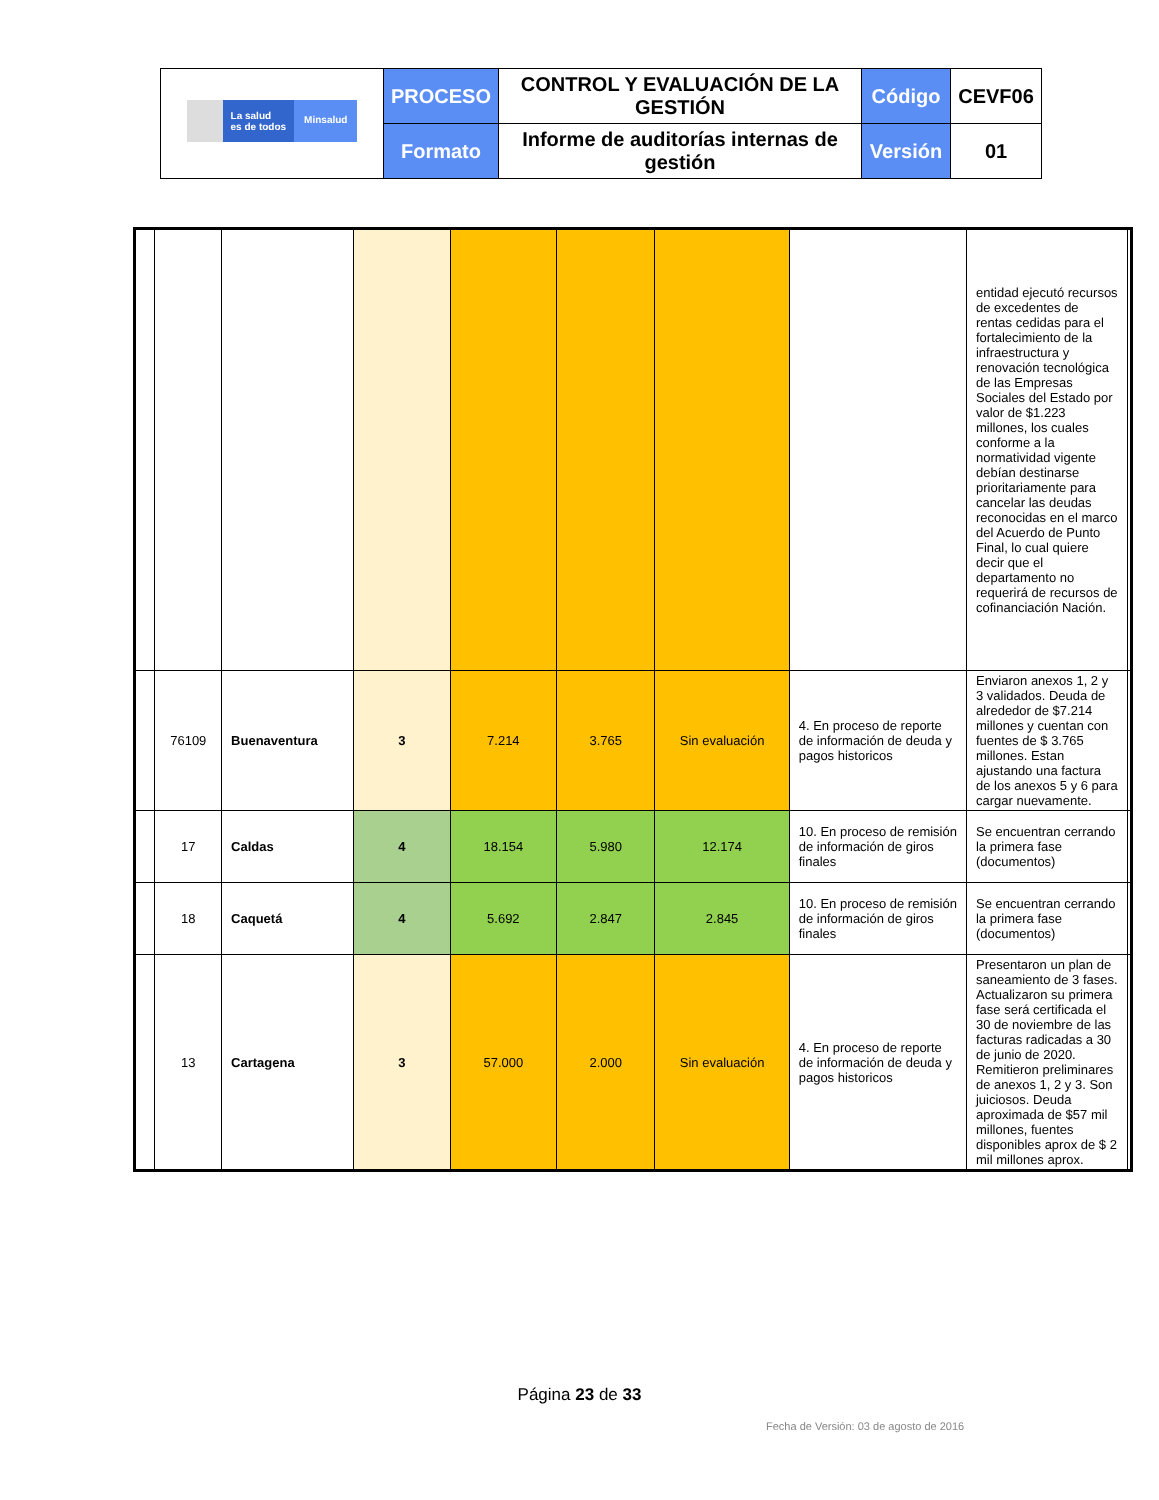| La salud es de todos Minsalud | PROCESO | CONTROL Y EVALUACIÓN DE LA GESTIÓN | Código | CEVF06 |
| | Formato | Informe de auditorías internas de gestión | Versión | 01 |
| | | | | | | | | entidad ejecutó recursos de excedentes de rentas cedidas para el fortalecimiento de la infraestructura y renovación tecnológica de las Empresas Sociales del Estado por valor de $1.223 millones, los cuales conforme a la normatividad vigente debían destinarse prioritariamente para cancelar las deudas reconocidas en el marco del Acuerdo de Punto Final, lo cual quiere decir que el departamento no requerirá de recursos de cofinanciación Nación. | |
| | 76109 | Buenaventura | 3 | 7.214 | 3.765 | Sin evaluación | 4. En proceso de reporte de información de deuda y pagos historicos | Enviaron anexos 1, 2 y 3 validados. Deuda de alrededor de $7.214 millones y cuentan con fuentes de $ 3.765 millones. Estan ajustando una factura de los anexos 5 y 6 para cargar nuevamente. | |
| | 17 | Caldas | 4 | 18.154 | 5.980 | 12.174 | 10. En proceso de remisión de información de giros finales | Se encuentran cerrando la primera fase (documentos) | |
| | 18 | Caquetá | 4 | 5.692 | 2.847 | 2.845 | 10. En proceso de remisión de información de giros finales | Se encuentran cerrando la primera fase (documentos) | |
| | 13 | Cartagena | 3 | 57.000 | 2.000 | Sin evaluación | 4. En proceso de reporte de información de deuda y pagos historicos | Presentaron un plan de saneamiento de 3 fases. Actualizaron su primera fase será certificada el 30 de noviembre de las facturas radicadas a 30 de junio de 2020. Remitieron preliminares de anexos 1, 2 y 3. Son juiciosos. Deuda aproximada de $57 mil millones, fuentes disponibles aprox de $ 2 mil millones aprox. | |
Página 23 de 33
Fecha de Versión: 03 de agosto de 2016